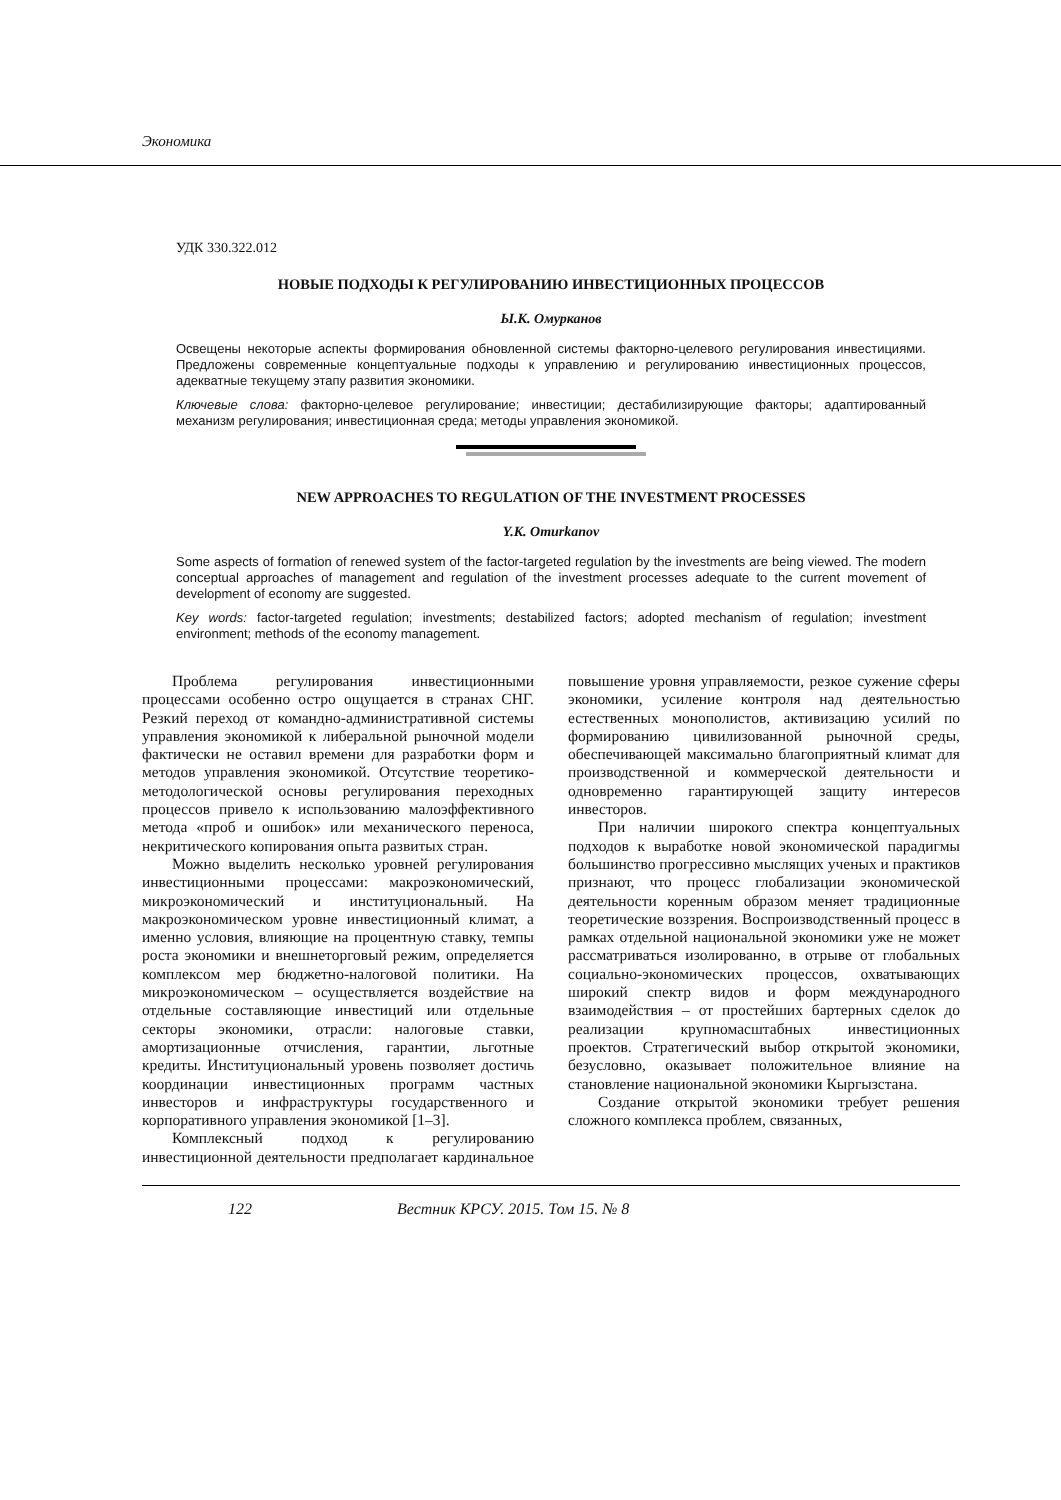Экономика
УДК 330.322.012
НОВЫЕ ПОДХОДЫ К РЕГУЛИРОВАНИЮ ИНВЕСТИЦИОННЫХ ПРОЦЕССОВ
Ы.К. Омурканов
Освещены некоторые аспекты формирования обновленной системы факторно-целевого регулирования инвестициями. Предложены современные концептуальные подходы к управлению и регулированию инвестиционных процессов, адекватные текущему этапу развития экономики.
Ключевые слова: факторно-целевое регулирование; инвестиции; дестабилизирующие факторы; адаптированный механизм регулирования; инвестиционная среда; методы управления экономикой.
NEW APPROACHES TO REGULATION OF THE INVESTMENT PROCESSES
Y.K. Omurkanov
Some aspects of formation of renewed system of the factor-targeted regulation by the investments are being viewed. The modern conceptual approaches of management and regulation of the investment processes adequate to the current movement of development of economy are suggested.
Key words: factor-targeted regulation; investments; destabilized factors; adopted mechanism of regulation; investment environment; methods of the economy management.
Проблема регулирования инвестиционными процессами особенно остро ощущается в странах СНГ. Резкий переход от командно-административной системы управления экономикой к либеральной рыночной модели фактически не оставил времени для разработки форм и методов управления экономикой. Отсутствие теоретико-методологической основы регулирования переходных процессов привело к использованию малоэффективного метода «проб и ошибок» или механического переноса, некритического копирования опыта развитых стран.
Можно выделить несколько уровней регулирования инвестиционными процессами: макроэкономический, микроэкономический и институциональный. На макроэкономическом уровне инвестиционный климат, а именно условия, влияющие на процентную ставку, темпы роста экономики и внешнеторговый режим, определяется комплексом мер бюджетно-налоговой политики. На микроэкономическом – осуществляется воздействие на отдельные составляющие инвестиций или отдельные секторы экономики, отрасли: налоговые ставки, амортизационные отчисления, гарантии, льготные кредиты. Институциональный уровень позволяет достичь координации инвестиционных программ частных инвесторов и инфраструктуры государственного и корпоративного управления экономикой [1–3].
Комплексный подход к регулированию инвестиционной деятельности предполагает кардинальное повышение уровня управляемости, резкое сужение сферы экономики, усиление контроля над деятельностью естественных монополистов, активизацию усилий по формированию цивилизованной рыночной среды, обеспечивающей максимально благоприятный климат для производственной и коммерческой деятельности и одновременно гарантирующей защиту интересов инвесторов.
При наличии широкого спектра концептуальных подходов к выработке новой экономической парадигмы большинство прогрессивно мыслящих ученых и практиков признают, что процесс глобализации экономической деятельности коренным образом меняет традиционные теоретические воззрения. Воспроизводственный процесс в рамках отдельной национальной экономики уже не может рассматриваться изолированно, в отрыве от глобальных социально-экономических процессов, охватывающих широкий спектр видов и форм международного взаимодействия – от простейших бартерных сделок до реализации крупномасштабных инвестиционных проектов. Стратегический выбор открытой экономики, безусловно, оказывает положительное влияние на становление национальной экономики Кыргызстана.
Создание открытой экономики требует решения сложного комплекса проблем, связанных,
122 Вестник КРСУ. 2015. Том 15. № 8